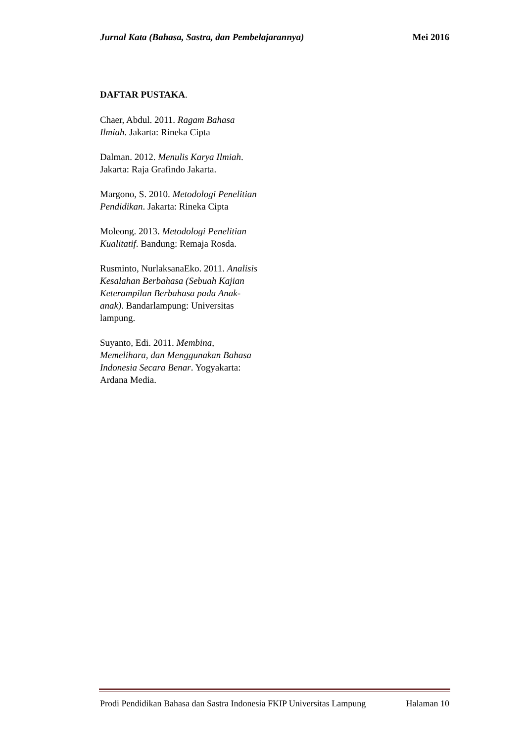Jurnal Kata (Bahasa, Sastra, dan Pembelajarannya) Mei 2016
DAFTAR PUSTAKA.
Chaer, Abdul. 2011. Ragam Bahasa Ilmiah. Jakarta: Rineka Cipta
Dalman. 2012. Menulis Karya Ilmiah. Jakarta: Raja Grafindo Jakarta.
Margono, S. 2010. Metodologi Penelitian Pendidikan. Jakarta: Rineka Cipta
Moleong. 2013. Metodologi Penelitian Kualitatif. Bandung: Remaja Rosda.
Rusminto, NurlaksanaEko. 2011. Analisis Kesalahan Berbahasa (Sebuah Kajian Keterampilan Berbahasa pada Anak-anak). Bandarlampung: Universitas lampung.
Suyanto, Edi. 2011. Membina, Memelihara, dan Menggunakan Bahasa Indonesia Secara Benar. Yogyakarta: Ardana Media.
Prodi Pendidikan Bahasa dan Sastra Indonesia FKIP Universitas Lampung Halaman 10